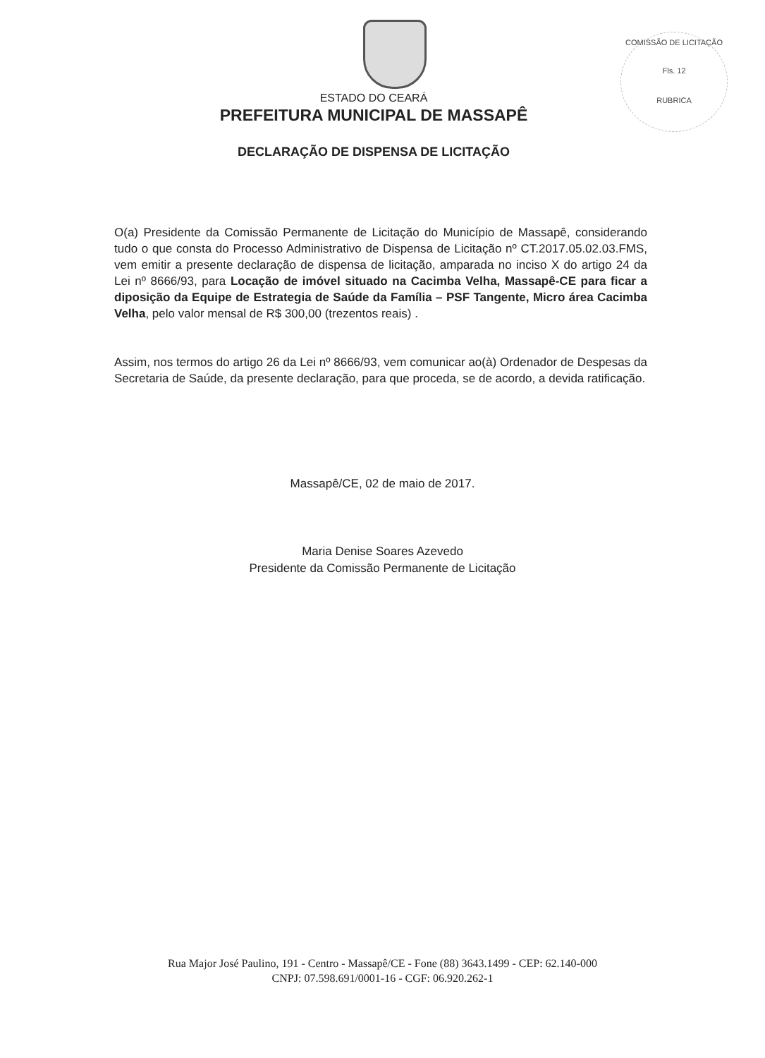COMISSÃO DE LICITAÇÃO
Fls. 12
RUBRICA
ESTADO DO CEARÁ
PREFEITURA MUNICIPAL DE MASSAPÊ
DECLARAÇÃO DE DISPENSA DE LICITAÇÃO
O(a) Presidente da Comissão Permanente de Licitação do Município de Massapê, considerando tudo o que consta do Processo Administrativo de Dispensa de Licitação nº CT.2017.05.02.03.FMS, vem emitir a presente declaração de dispensa de licitação, amparada no inciso X do artigo 24 da Lei nº 8666/93, para Locação de imóvel situado na Cacimba Velha, Massapê-CE para ficar a diposição da Equipe de Estrategia de Saúde da Família – PSF Tangente, Micro área Cacimba Velha, pelo valor mensal de R$ 300,00 (trezentos reais) .
Assim, nos termos do artigo 26 da Lei nº 8666/93, vem comunicar ao(à) Ordenador de Despesas da Secretaria de Saúde, da presente declaração, para que proceda, se de acordo, a devida ratificação.
Massapê/CE, 02 de maio de 2017.
Maria Denise Soares Azevedo
Presidente da Comissão Permanente de Licitação
Rua Major José Paulino, 191 - Centro - Massapê/CE - Fone (88) 3643.1499 - CEP: 62.140-000
CNPJ: 07.598.691/0001-16 - CGF: 06.920.262-1